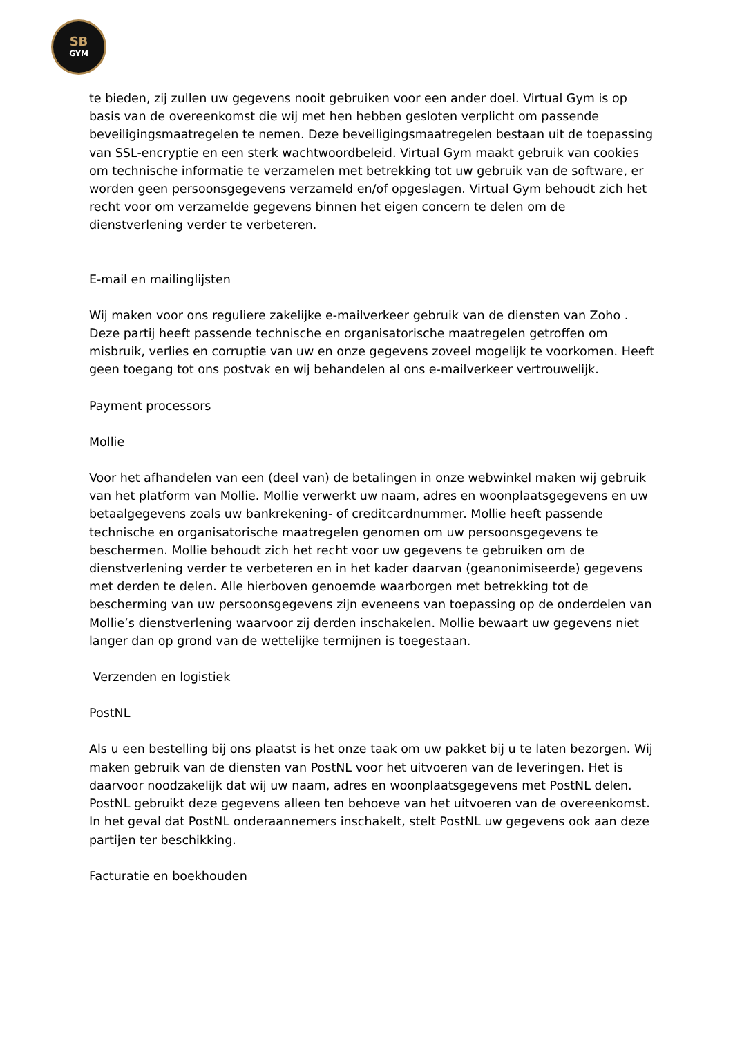SB
GYM
te bieden, zij zullen uw gegevens nooit gebruiken voor een ander doel. Virtual Gym is op basis van de overeenkomst die wij met hen hebben gesloten verplicht om passende beveiligingsmaatregelen te nemen. Deze beveiligingsmaatregelen bestaan uit de toepassing van SSL-encryptie en een sterk wachtwoordbeleid. Virtual Gym maakt gebruik van cookies om technische informatie te verzamelen met betrekking tot uw gebruik van de software, er worden geen persoonsgegevens verzameld en/of opgeslagen. Virtual Gym behoudt zich het recht voor om verzamelde gegevens binnen het eigen concern te delen om de dienstverlening verder te verbeteren.
E-mail en mailinglijsten
Wij maken voor ons reguliere zakelijke e-mailverkeer gebruik van de diensten van Zoho . Deze partij heeft passende technische en organisatorische maatregelen getroffen om misbruik, verlies en corruptie van uw en onze gegevens zoveel mogelijk te voorkomen. Heeft geen toegang tot ons postvak en wij behandelen al ons e-mailverkeer vertrouwelijk.
Payment processors
Mollie
Voor het afhandelen van een (deel van) de betalingen in onze webwinkel maken wij gebruik van het platform van Mollie. Mollie verwerkt uw naam, adres en woonplaatsgegevens en uw betaalgegevens zoals uw bankrekening- of creditcardnummer. Mollie heeft passende technische en organisatorische maatregelen genomen om uw persoonsgegevens te beschermen. Mollie behoudt zich het recht voor uw gegevens te gebruiken om de dienstverlening verder te verbeteren en in het kader daarvan (geanonimiseerde) gegevens met derden te delen. Alle hierboven genoemde waarborgen met betrekking tot de bescherming van uw persoonsgegevens zijn eveneens van toepassing op de onderdelen van Mollie’s dienstverlening waarvoor zij derden inschakelen. Mollie bewaart uw gegevens niet langer dan op grond van de wettelijke termijnen is toegestaan.
Verzenden en logistiek
PostNL
Als u een bestelling bij ons plaatst is het onze taak om uw pakket bij u te laten bezorgen. Wij maken gebruik van de diensten van PostNL voor het uitvoeren van de leveringen. Het is daarvoor noodzakelijk dat wij uw naam, adres en woonplaatsgegevens met PostNL delen. PostNL gebruikt deze gegevens alleen ten behoeve van het uitvoeren van de overeenkomst. In het geval dat PostNL onderaannemers inschakelt, stelt PostNL uw gegevens ook aan deze partijen ter beschikking.
Facturatie en boekhouden